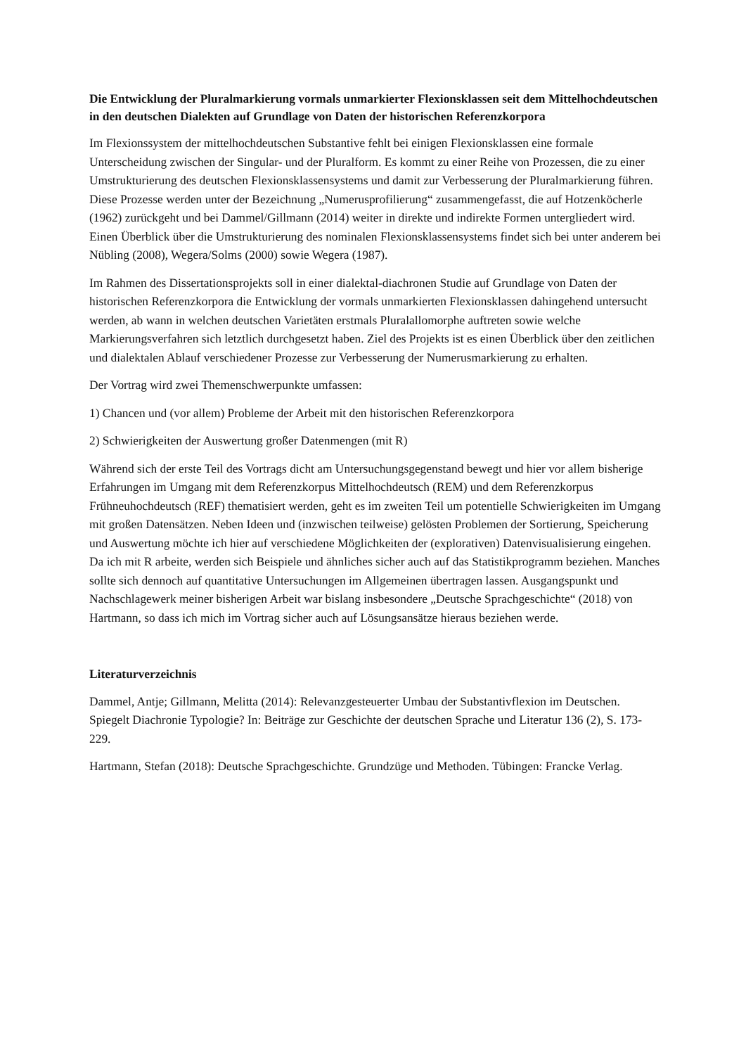Die Entwicklung der Pluralmarkierung vormals unmarkierter Flexionsklassen seit dem Mittelhochdeutschen in den deutschen Dialekten auf Grundlage von Daten der historischen Referenzkorpora
Im Flexionssystem der mittelhochdeutschen Substantive fehlt bei einigen Flexionsklassen eine formale Unterscheidung zwischen der Singular- und der Pluralform. Es kommt zu einer Reihe von Prozessen, die zu einer Umstrukturierung des deutschen Flexionsklassensystems und damit zur Verbesserung der Pluralmarkierung führen. Diese Prozesse werden unter der Bezeichnung „Numerusprofilierung“ zusammengefasst, die auf Hotzenköcherle (1962) zurückgeht und bei Dammel/Gillmann (2014) weiter in direkte und indirekte Formen untergliedert wird. Einen Überblick über die Umstrukturierung des nominalen Flexionsklassensystems findet sich bei unter anderem bei Nübling (2008), Wegera/Solms (2000) sowie Wegera (1987).
Im Rahmen des Dissertationsprojekts soll in einer dialektal-diachronen Studie auf Grundlage von Daten der historischen Referenzkorpora die Entwicklung der vormals unmarkierten Flexionsklassen dahingehend untersucht werden, ab wann in welchen deutschen Varietäten erstmals Pluralallomorphe auftreten sowie welche Markierungsverfahren sich letztlich durchgesetzt haben. Ziel des Projekts ist es einen Überblick über den zeitlichen und dialektalen Ablauf verschiedener Prozesse zur Verbesserung der Numerusmarkierung zu erhalten.
Der Vortrag wird zwei Themenschwerpunkte umfassen:
1) Chancen und (vor allem) Probleme der Arbeit mit den historischen Referenzkorpora
2) Schwierigkeiten der Auswertung großer Datenmengen (mit R)
Während sich der erste Teil des Vortrags dicht am Untersuchungsgegenstand bewegt und hier vor allem bisherige Erfahrungen im Umgang mit dem Referenzkorpus Mittelhochdeutsch (REM) und dem Referenzkorpus Frühneuhochdeutsch (REF) thematisiert werden, geht es im zweiten Teil um potentielle Schwierigkeiten im Umgang mit großen Datensätzen. Neben Ideen und (inzwischen teilweise) gelösten Problemen der Sortierung, Speicherung und Auswertung möchte ich hier auf verschiedene Möglichkeiten der (explorativen) Datenvisualisierung eingehen. Da ich mit R arbeite, werden sich Beispiele und ähnliches sicher auch auf das Statistikprogramm beziehen. Manches sollte sich dennoch auf quantitative Untersuchungen im Allgemeinen übertragen lassen. Ausgangspunkt und Nachschlagewerk meiner bisherigen Arbeit war bislang insbesondere „Deutsche Sprachgeschichte“ (2018) von Hartmann, so dass ich mich im Vortrag sicher auch auf Lösungsansätze hieraus beziehen werde.
Literaturverzeichnis
Dammel, Antje; Gillmann, Melitta (2014): Relevanzgesteuerter Umbau der Substantivflexion im Deutschen. Spiegelt Diachronie Typologie? In: Beiträge zur Geschichte der deutschen Sprache und Literatur 136 (2), S. 173-229.
Hartmann, Stefan (2018): Deutsche Sprachgeschichte. Grundzüge und Methoden. Tübingen: Francke Verlag.